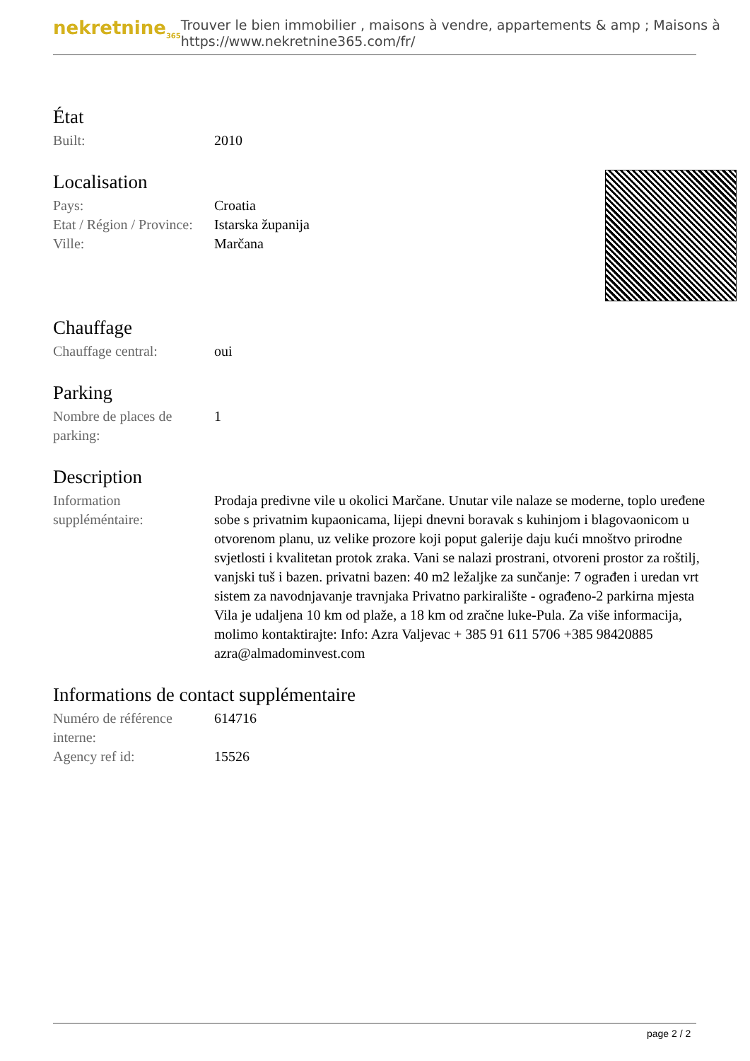nekretnine<sub>365</sub>
Trouver le bien immobilier , maisons à vendre, appartements & amp ; Maisons à
https://www.nekretnine365.com/fr/
État
| Built: | 2010 |
Localisation
| Pays: | Croatia |
| Etat / Région / Province: | Istarska županija |
| Ville: | Marčana |
Chauffage
| Chauffage central: | oui |
Parking
| Nombre de places de parking: | 1 |
Description
| Information suppléméntaire: | Prodaja predivne vile u okolici Marčane. Unutar vile nalaze se moderne, toplo uređene sobe s privatnim kupaonicama, lijepi dnevni boravak s kuhinjom i blagovaonicom u otvorenom planu, uz velike prozore koji poput galerije daju kući mnoštvo prirodne svjetlosti i kvalitetan protok zraka. Vani se nalazi prostrani, otvoreni prostor za roštilj, vanjski tuš i bazen. privatni bazen: 40 m2 ležaljke za sunčanje: 7 ograđen i uredan vrt sistem za navodnjavanje travnjaka Privatno parkiralište - ograđeno-2 parkirna mjesta Vila je udaljena 10 km od plaže, a 18 km od zračne luke-Pula. Za više informacija, molimo kontaktirajte: Info: Azra Valjevac + 385 91 611 5706 +385 98420885 azra@almadominvest.com |
Informations de contact supplémentaire
| Numéro de référence interne: | 614716 |
| Agency ref id: | 15526 |
page 2 / 2